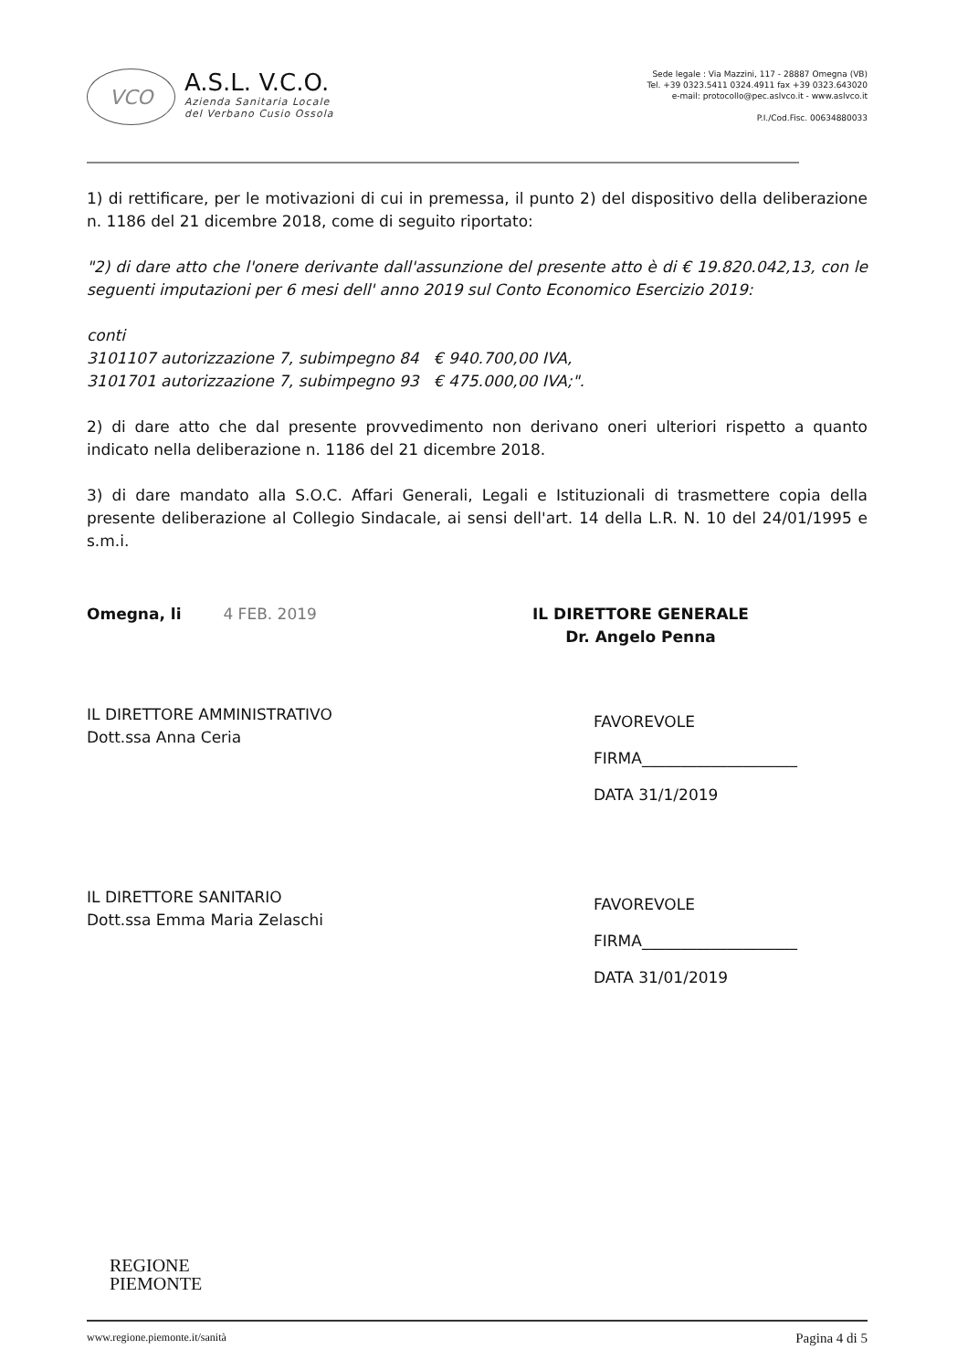VCO
A.S.L. V.C.O.
Azienda Sanitaria Locale
del Verbano Cusio Ossola
Sede legale : Via Mazzini, 117 - 28887 Omegna (VB)
Tel. +39 0323.5411 0324.4911 fax +39 0323.643020
e-mail: protocollo@pec.aslvco.it - www.aslvco.it
P.I./Cod.Fisc. 00634880033
1) di rettificare, per le motivazioni di cui in premessa, il punto 2) del dispositivo della deliberazione n. 1186 del 21 dicembre 2018, come di seguito riportato:
"2) di dare atto che l'onere derivante dall'assunzione del presente atto è di € 19.820.042,13, con le seguenti imputazioni per 6 mesi dell' anno 2019 sul Conto Economico Esercizio 2019:
conti
3101107 autorizzazione 7, subimpegno 84 € 940.700,00 IVA,
3101701 autorizzazione 7, subimpegno 93 € 475.000,00 IVA;".
2) di dare atto che dal presente provvedimento non derivano oneri ulteriori rispetto a quanto indicato nella deliberazione n. 1186 del 21 dicembre 2018.
3) di dare mandato alla S.O.C. Affari Generali, Legali e Istituzionali di trasmettere copia della presente deliberazione al Collegio Sindacale, ai sensi dell'art. 14 della L.R. N. 10 del 24/01/1995 e s.m.i.
Omegna, li 4 FEB. 2019 IL DIRETTORE GENERALE
Dr. Angelo Penna
IL DIRETTORE AMMINISTRATIVO
Dott.ssa Anna Ceria
FAVOREVOLE
FIRMA____________________
DATA 31/1/2019
IL DIRETTORE SANITARIO
Dott.ssa Emma Maria Zelaschi
FAVOREVOLE
FIRMA____________________
DATA 31/01/2019
REGIONE
PIEMONTE
www.regione.piemonte.it/sanità Pagina 4 di 5